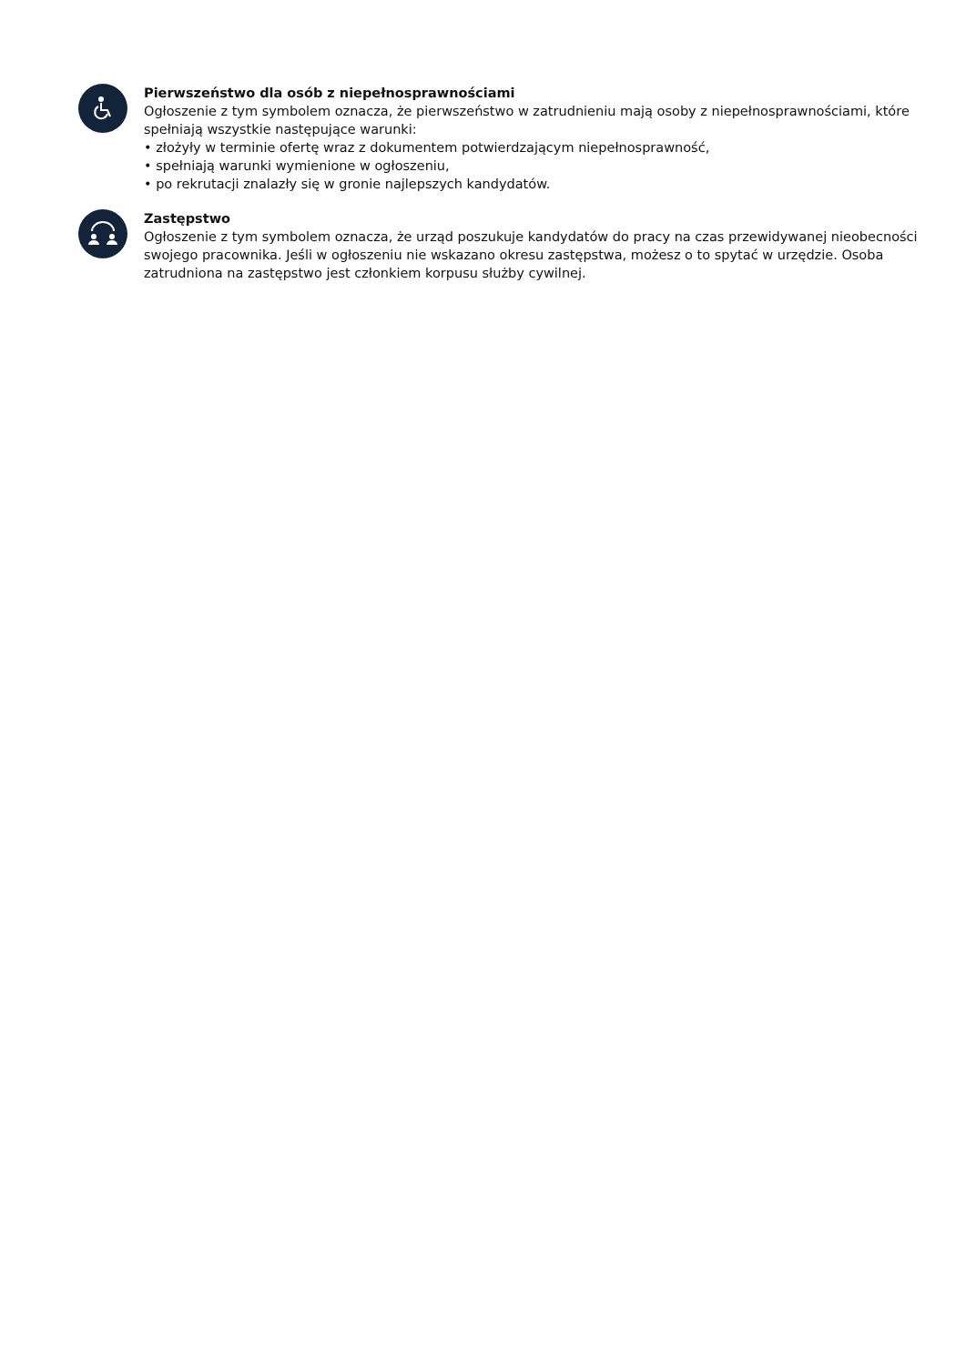Pierwszeństwo dla osób z niepełnosprawnościami
Ogłoszenie z tym symbolem oznacza, że pierwszeństwo w zatrudnieniu mają osoby z niepełnosprawnościami, które spełniają wszystkie następujące warunki:
• złożyły w terminie ofertę wraz z dokumentem potwierdzającym niepełnosprawność,
• spełniają warunki wymienione w ogłoszeniu,
• po rekrutacji znalazły się w gronie najlepszych kandydatów.
Zastępstwo
Ogłoszenie z tym symbolem oznacza, że urząd poszukuje kandydatów do pracy na czas przewidywanej nieobecności swojego pracownika. Jeśli w ogłoszeniu nie wskazano okresu zastępstwa, możesz o to spytać w urzędzie. Osoba zatrudniona na zastępstwo jest członkiem korpusu służby cywilnej.